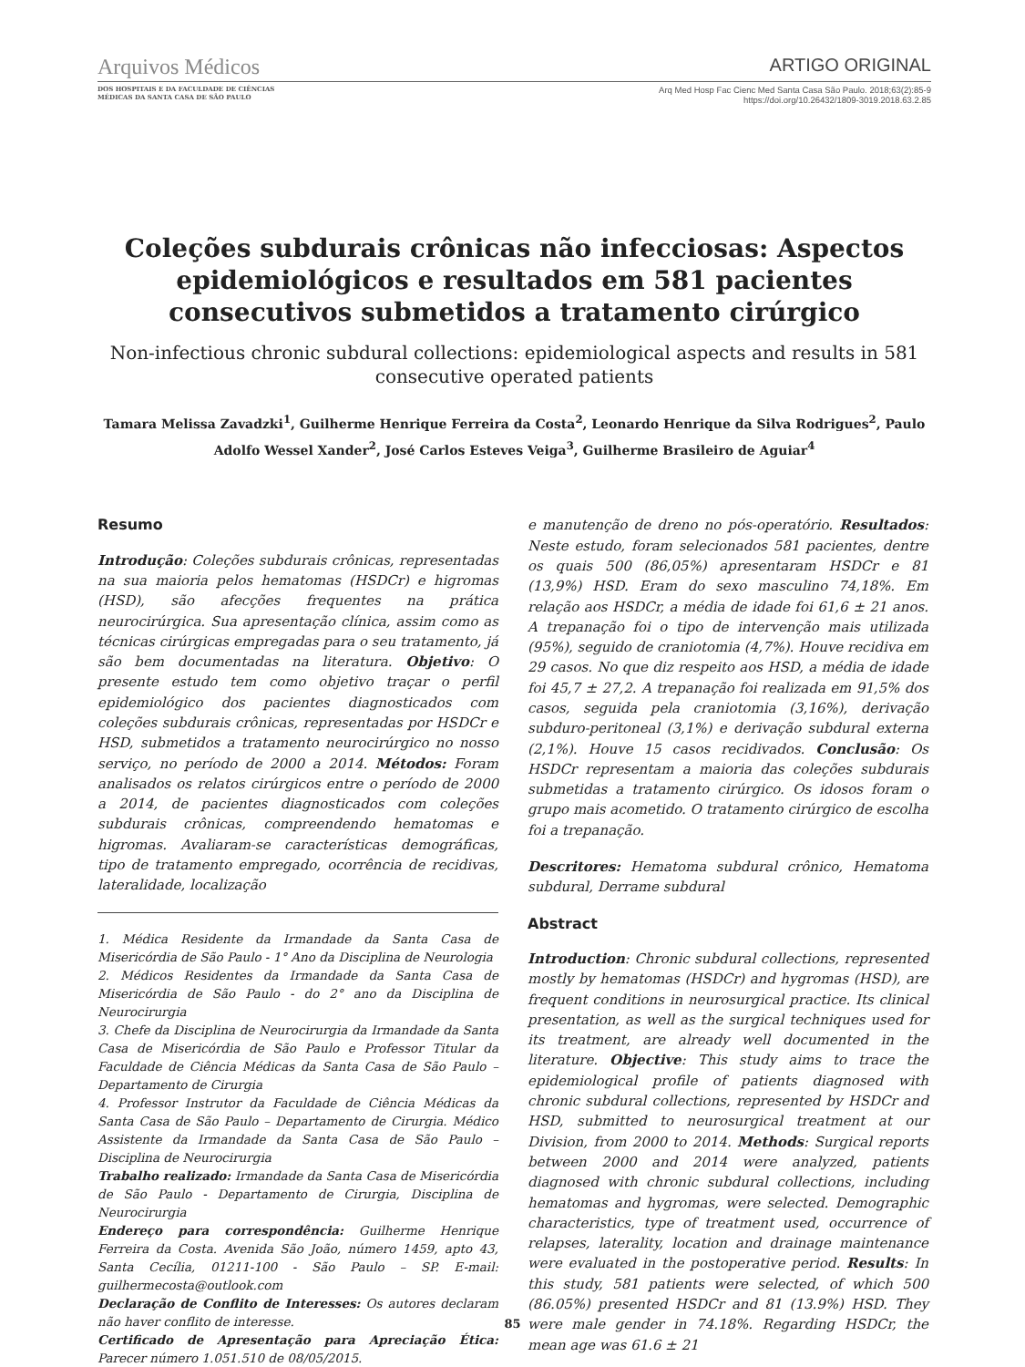Arquivos Médicos ARTIGO ORIGINAL
DOS HOSPITAIS E DA FACULDADE DE CIÊNCIAS
MÉDICAS DA SANTA CASA DE SÃO PAULO
Arq Med Hosp Fac Cienc Med Santa Casa São Paulo. 2018;63(2):85-9
https://doi.org/10.26432/1809-3019.2018.63.2.85
Coleções subdurais crônicas não infecciosas: Aspectos epidemiológicos e resultados em 581 pacientes consecutivos submetidos a tratamento cirúrgico
Non-infectious chronic subdural collections: epidemiological aspects and results in 581 consecutive operated patients
Tamara Melissa Zavadzki<sup>1</sup>, Guilherme Henrique Ferreira da Costa<sup>2</sup>, Leonardo Henrique da Silva Rodrigues<sup>2</sup>, Paulo Adolfo Wessel Xander<sup>2</sup>, José Carlos Esteves Veiga<sup>3</sup>, Guilherme Brasileiro de Aguiar<sup>4</sup>
Resumo
Introdução: Coleções subdurais crônicas, representadas na sua maioria pelos hematomas (HSDCr) e higromas (HSD), são afecções frequentes na prática neurocirúrgica. Sua apresentação clínica, assim como as técnicas cirúrgicas empregadas para o seu tratamento, já são bem documentadas na literatura. Objetivo: O presente estudo tem como objetivo traçar o perfil epidemiológico dos pacientes diagnosticados com coleções subdurais crônicas, representadas por HSDCr e HSD, submetidos a tratamento neurocirúrgico no nosso serviço, no período de 2000 a 2014. Métodos: Foram analisados os relatos cirúrgicos entre o período de 2000 a 2014, de pacientes diagnosticados com coleções subdurais crônicas, compreendendo hematomas e higromas. Avaliaram-se características demográficas, tipo de tratamento empregado, ocorrência de recidivas, lateralidade, localização
1. Médica Residente da Irmandade da Santa Casa de Misericórdia de São Paulo - 1° Ano da Disciplina de Neurologia
2. Médicos Residentes da Irmandade da Santa Casa de Misericórdia de São Paulo - do 2° ano da Disciplina de Neurocirurgia
3. Chefe da Disciplina de Neurocirurgia da Irmandade da Santa Casa de Misericórdia de São Paulo e Professor Titular da Faculdade de Ciência Médicas da Santa Casa de São Paulo – Departamento de Cirurgia
4. Professor Instrutor da Faculdade de Ciência Médicas da Santa Casa de São Paulo – Departamento de Cirurgia. Médico Assistente da Irmandade da Santa Casa de São Paulo – Disciplina de Neurocirurgia
Trabalho realizado: Irmandade da Santa Casa de Misericórdia de São Paulo - Departamento de Cirurgia, Disciplina de Neurocirurgia
Endereço para correspondência: Guilherme Henrique Ferreira da Costa. Avenida São João, número 1459, apto 43, Santa Cecília, 01211-100 - São Paulo – SP. E-mail: guilhermecosta@outlook.com
Declaração de Conflito de Interesses: Os autores declaram não haver conflito de interesse.
Certificado de Apresentação para Apreciação Ética: Parecer número 1.051.510 de 08/05/2015.
e manutenção de dreno no pós-operatório. Resultados: Neste estudo, foram selecionados 581 pacientes, dentre os quais 500 (86,05%) apresentaram HSDCr e 81 (13,9%) HSD. Eram do sexo masculino 74,18%. Em relação aos HSDCr, a média de idade foi 61,6 ± 21 anos. A trepanação foi o tipo de intervenção mais utilizada (95%), seguido de craniotomia (4,7%). Houve recidiva em 29 casos. No que diz respeito aos HSD, a média de idade foi 45,7 ± 27,2. A trepanação foi realizada em 91,5% dos casos, seguida pela craniotomia (3,16%), derivação subduro-peritoneal (3,1%) e derivação subdural externa (2,1%). Houve 15 casos recidivados. Conclusão: Os HSDCr representam a maioria das coleções subdurais submetidas a tratamento cirúrgico. Os idosos foram o grupo mais acometido. O tratamento cirúrgico de escolha foi a trepanação.
Descritores: Hematoma subdural crônico, Hematoma subdural, Derrame subdural
Abstract
Introduction: Chronic subdural collections, represented mostly by hematomas (HSDCr) and hygromas (HSD), are frequent conditions in neurosurgical practice. Its clinical presentation, as well as the surgical techniques used for its treatment, are already well documented in the literature. Objective: This study aims to trace the epidemiological profile of patients diagnosed with chronic subdural collections, represented by HSDCr and HSD, submitted to neurosurgical treatment at our Division, from 2000 to 2014. Methods: Surgical reports between 2000 and 2014 were analyzed, patients diagnosed with chronic subdural collections, including hematomas and hygromas, were selected. Demographic characteristics, type of treatment used, occurrence of relapses, laterality, location and drainage maintenance were evaluated in the postoperative period. Results: In this study, 581 patients were selected, of which 500 (86.05%) presented HSDCr and 81 (13.9%) HSD. They were male gender in 74.18%. Regarding HSDCr, the mean age was 61.6 ± 21
85